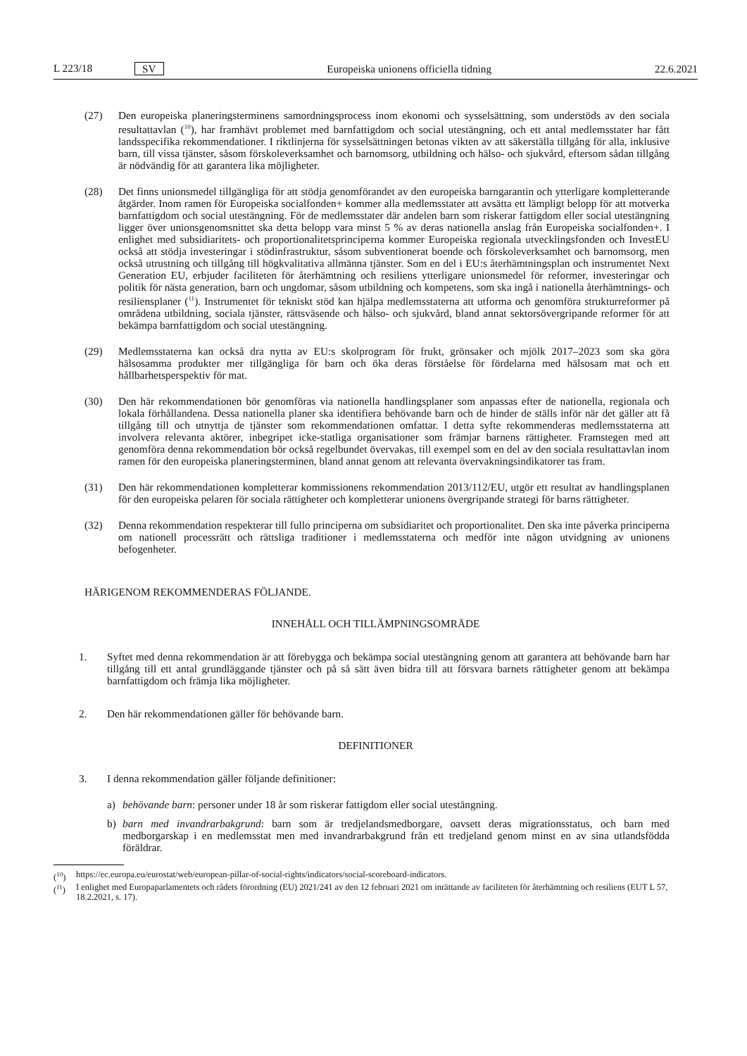L 223/18 SV
Europeiska unionens officiella tidning 22.6.2021
(27) Den europeiska planeringsterminens samordningsprocess inom ekonomi och sysselsättning, som understöds av den sociala resultattavlan (<sup>10</sup>), har framhävt problemet med barnfattigdom och social utestängning, och ett antal medlemsstater har fått landsspecifika rekommendationer. I riktlinjerna för sysselsättningen betonas vikten av att säkerställa tillgång för alla, inklusive barn, till vissa tjänster, såsom förskoleverksamhet och barnomsorg, utbildning och hälso- och sjukvård, eftersom sådan tillgång är nödvändig för att garantera lika möjligheter.
(28) Det finns unionsmedel tillgängliga för att stödja genomförandet av den europeiska barngarantin och ytterligare kompletterande åtgärder. Inom ramen för Europeiska socialfonden+ kommer alla medlemsstater att avsätta ett lämpligt belopp för att motverka barnfattigdom och social utestängning. För de medlemsstater där andelen barn som riskerar fattigdom eller social utestängning ligger över unionsgenomsnittet ska detta belopp vara minst 5 % av deras nationella anslag från Europeiska socialfonden+. I enlighet med subsidiaritets- och proportionalitets­principerna kommer Europeiska regionala utvecklingsfonden och InvestEU också att stödja investeringar i stödinfra­struktur, såsom subventionerat boende och förskoleverksamhet och barnomsorg, men också utrustning och tillgång till högkvalitativa allmänna tjänster. Som en del i EU:s återhämtningsplan och instrumentet Next Generation EU, erbjuder faciliteten för återhämtning och resiliens ytterligare unionsmedel för reformer, investeringar och politik för nästa generation, barn och ungdomar, såsom utbildning och kompetens, som ska ingå i nationella återhämtnings- och resiliensplaner (<sup>11</sup>). Instrumentet för tekniskt stöd kan hjälpa medlemsstaterna att utforma och genomföra strukturreformer på områdena utbildning, sociala tjänster, rättsväsende och hälso- och sjukvård, bland annat sektorsövergripande reformer för att bekämpa barnfattigdom och social utestängning.
(29) Medlemsstaterna kan också dra nytta av EU:s skolprogram för frukt, grönsaker och mjölk 2017–2023 som ska göra hälsosamma produkter mer tillgängliga för barn och öka deras förståelse för fördelarna med hälsosam mat och ett hållbarhetsperspektiv för mat.
(30) Den här rekommendationen bör genomföras via nationella handlingsplaner som anpassas efter de nationella, regionala och lokala förhållandena. Dessa nationella planer ska identifiera behövande barn och de hinder de ställs inför när det gäller att få tillgång till och utnyttja de tjänster som rekommendationen omfattar. I detta syfte rekommenderas medlemsstaterna att involvera relevanta aktörer, inbegripet icke-statliga organisationer som främjar barnens rättigheter. Framstegen med att genomföra denna rekommendation bör också regelbundet övervakas, till exempel som en del av den sociala resultattavlan inom ramen för den europeiska planeringsterminen, bland annat genom att relevanta övervakningsindikatorer tas fram.
(31) Den här rekommendationen kompletterar kommissionens rekommendation 2013/112/EU, utgör ett resultat av handlingsplanen för den europeiska pelaren för sociala rättigheter och kompletterar unionens övergripande strategi för barns rättigheter.
(32) Denna rekommendation respekterar till fullo principerna om subsidiaritet och proportionalitet. Den ska inte påverka principerna om nationell processrätt och rättsliga traditioner i medlemsstaterna och medför inte någon utvidgning av unionens befogenheter.
HÄRIGENOM REKOMMENDERAS FÖLJANDE.
INNEHÅLL OCH TILLÄMPNINGSOMRÅDE
1. Syftet med denna rekommendation är att förebygga och bekämpa social utestängning genom att garantera att behövande barn har tillgång till ett antal grundläggande tjänster och på så sätt även bidra till att försvara barnets rättigheter genom att bekämpa barnfattigdom och främja lika möjligheter.
2. Den här rekommendationen gäller för behövande barn.
DEFINITIONER
3. I denna rekommendation gäller följande definitioner:
a) behövande barn: personer under 18 år som riskerar fattigdom eller social utestängning.
b) barn med invandrarbakgrund: barn som är tredjelandsmedborgare, oavsett deras migrationsstatus, och barn med medborgarskap i en medlemsstat men med invandrarbakgrund från ett tredjeland genom minst en av sina utlandsfödda föräldrar.
(<sup>10</sup>) https://ec.europa.eu/eurostat/web/european-pillar-of-social-rights/indicators/social-scoreboard-indicators.
(<sup>11</sup>) I enlighet med Europaparlamentets och rådets förordning (EU) 2021/241 av den 12 februari 2021 om inrättande av faciliteten för återhämtning och resiliens (EUT L 57, 18.2.2021, s. 17).